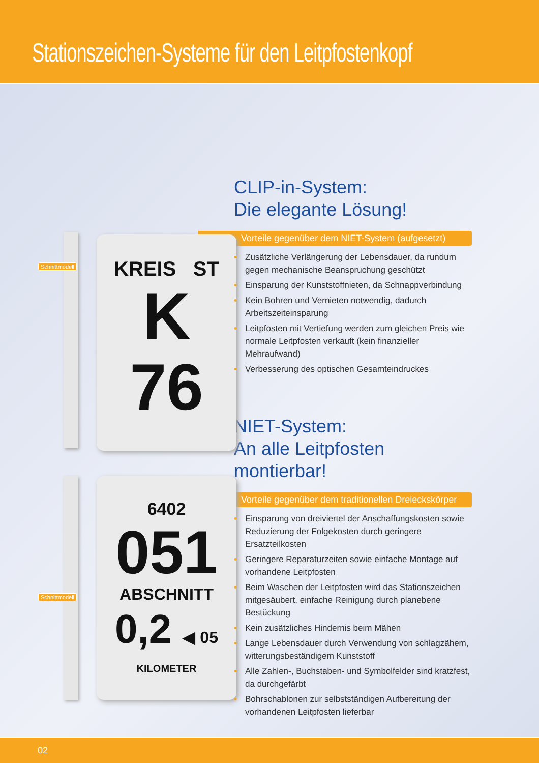Stationszeichen-Systeme für den Leitpfostenkopf
Schnittmodell
KREIS ST
K
76
CLIP-in-System:
Die elegante Lösung!
Vorteile gegenüber dem NIET-System (aufgesetzt)
• Zusätzliche Verlängerung der Lebensdauer, da rundum gegen mechanische Beanspruchung geschützt
• Einsparung der Kunststoffnieten, da Schnappverbindung
• Kein Bohren und Vernieten notwendig, dadurch Arbeitszeiteinsparung
• Leitpfosten mit Vertiefung werden zum gleichen Preis wie normale Leitpfosten verkauft (kein finanzieller Mehraufwand)
• Verbesserung des optischen Gesamteindruckes
Schnittmodell
6402
051
ABSCHNITT
0,2 ◀ 05
KILOMETER
NIET-System:
An alle Leitpfosten montierbar!
Vorteile gegenüber dem traditionellen Dreieckskörper
• Einsparung von dreiviertel der Anschaffungskosten sowie Reduzierung der Folgekosten durch geringere Ersatzteilkosten
• Geringere Reparaturzeiten sowie einfache Montage auf vorhandene Leitpfosten
• Beim Waschen der Leitpfosten wird das Stationszeichen mitgesäubert, einfache Reinigung durch planebene Bestückung
• Kein zusätzliches Hindernis beim Mähen
• Lange Lebensdauer durch Verwendung von schlagzähem, witterungsbeständigem Kunststoff
• Alle Zahlen-, Buchstaben- und Symbolfelder sind kratzfest, da durchgefärbt
• Bohrschablonen zur selbstständigen Aufbereitung der vorhandenen Leitpfosten lieferbar
02